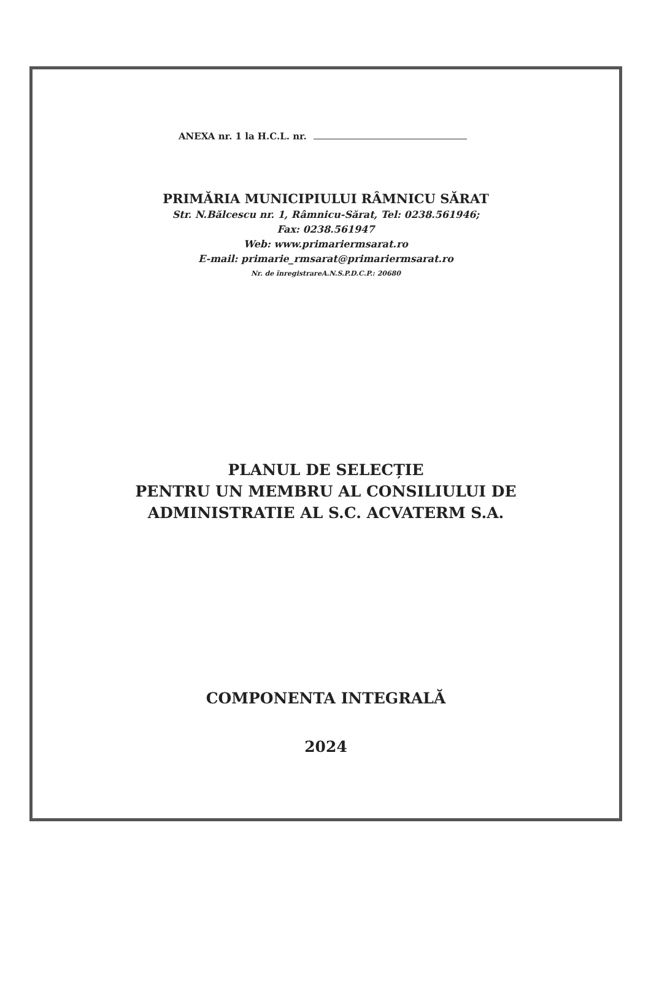ANEXA nr. 1 la H.C.L. nr.
PRIMĂRIA MUNICIPIULUI RÂMNICU SĂRAT
Str. N.Bălcescu nr. 1, Râmnicu-Sărat, Tel: 0238.561946;
Fax: 0238.561947
Web: www.primariermsarat.ro
E-mail: primarie_rmsarat@primariermsarat.ro
Nr. de înregistrareA.N.S.P.D.C.P.: 20680
PLANUL DE SELECȚIE
PENTRU UN MEMBRU AL CONSILIULUI DE
ADMINISTRATIE AL S.C. ACVATERM S.A.
COMPONENTA INTEGRALĂ
2024